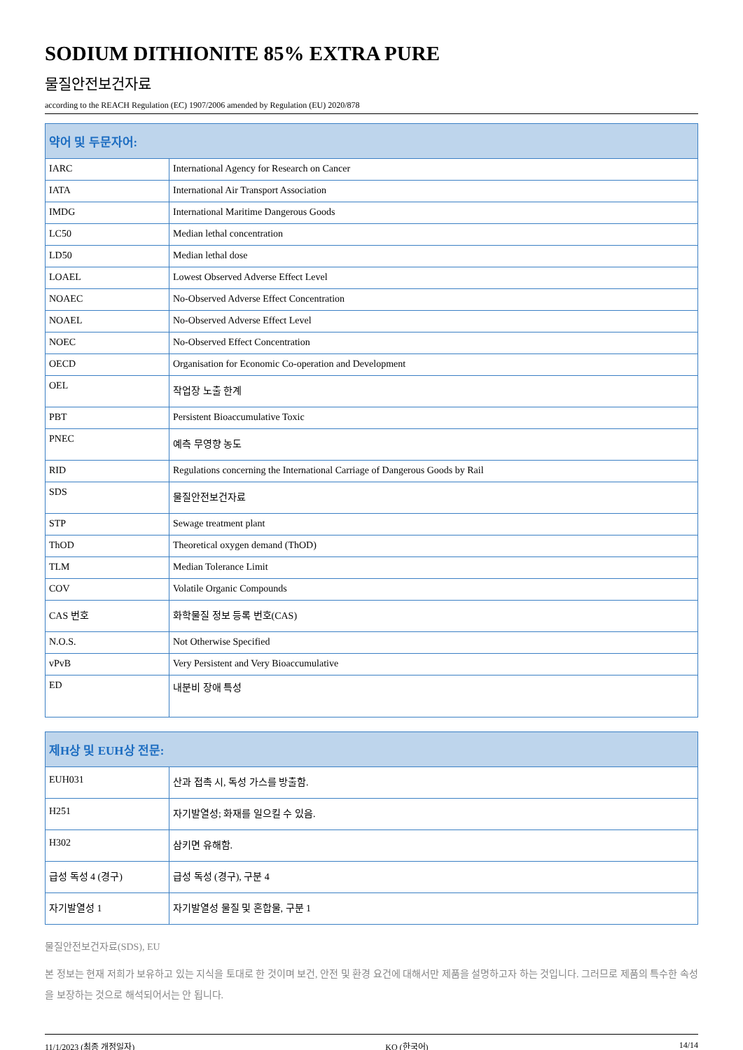SODIUM DITHIONITE 85% EXTRA PURE
물질안전보건자료
according to the REACH Regulation (EC) 1907/2006 amended by Regulation (EU) 2020/878
| 약어 및 두문자어: | |
| --- | --- |
| IARC | International Agency for Research on Cancer |
| IATA | International Air Transport Association |
| IMDG | International Maritime Dangerous Goods |
| LC50 | Median lethal concentration |
| LD50 | Median lethal dose |
| LOAEL | Lowest Observed Adverse Effect Level |
| NOAEC | No-Observed Adverse Effect Concentration |
| NOAEL | No-Observed Adverse Effect Level |
| NOEC | No-Observed Effect Concentration |
| OECD | Organisation for Economic Co-operation and Development |
| OEL | 작업장 노출 한계 |
| PBT | Persistent Bioaccumulative Toxic |
| PNEC | 예측 무영향 농도 |
| RID | Regulations concerning the International Carriage of Dangerous Goods by Rail |
| SDS | 물질안전보건자료 |
| STP | Sewage treatment plant |
| ThOD | Theoretical oxygen demand (ThOD) |
| TLM | Median Tolerance Limit |
| COV | Volatile Organic Compounds |
| CAS 번호 | 화학물질 정보 등록 번호(CAS) |
| N.O.S. | Not Otherwise Specified |
| vPvB | Very Persistent and Very Bioaccumulative |
| ED | 내분비 장애 특성 |
| 제H상 및 EUH상 전문: | |
| --- | --- |
| EUH031 | 산과 접촉 시, 독성 가스를 방출함. |
| H251 | 자기발열성; 화재를 일으킬 수 있음. |
| H302 | 삼키면 유해함. |
| 급성 독성 4 (경구) | 급성 독성 (경구), 구분 4 |
| 자기발열성 1 | 자기발열성 물질 및 혼합물, 구분 1 |
물질안전보건자료(SDS), EU
본 정보는 현재 저희가 보유하고 있는 지식을 토대로 한 것이며 보건, 안전 및 환경 요건에 대해서만 제품을 설명하고자 하는 것입니다. 그러므로 제품의 특수한 속성을 보장하는 것으로 해석되어서는 안 됩니다.
11/1/2023 (최종 개정일자) KO (한국어) 14/14